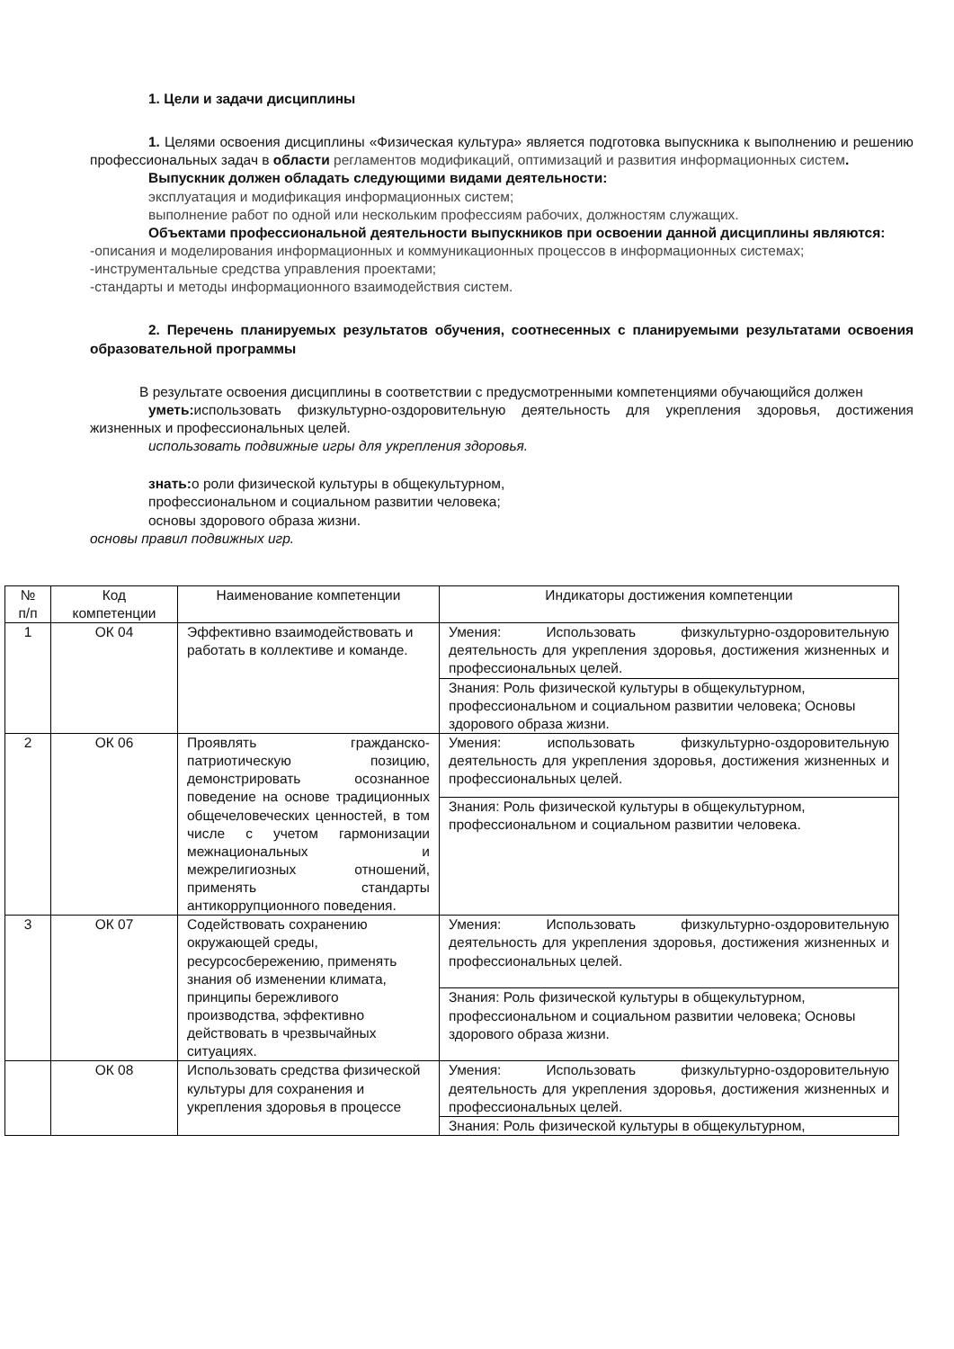1. Цели и задачи дисциплины
1. Целями освоения дисциплины «Физическая культура» является подготовка выпускника к выполнению и решению профессиональных задач в области регламентов модификаций, оптимизаций и развития информационных систем.
Выпускник должен обладать следующими видами деятельности:
эксплуатация и модификация информационных систем;
выполнение работ по одной или нескольким профессиям рабочих, должностям служащих.
Объектами профессиональной деятельности выпускников при освоении данной дисциплины являются:
-описания и моделирования информационных и коммуникационных процессов в информационных системах;
-инструментальные средства управления проектами;
-стандарты и методы информационного взаимодействия систем.
2. Перечень планируемых результатов обучения, соотнесенных с планируемыми результатами освоения образовательной программы
В результате освоения дисциплины в соответствии с предусмотренными компетенциями обучающийся должен
уметь: использовать физкультурно-оздоровительную деятельность для укрепления здоровья, достижения жизненных и профессиональных целей.
использовать подвижные игры для укрепления здоровья.
знать: о роли физической культуры в общекультурном,
профессиональном и социальном развитии человека;
основы здорового образа жизни.
основы правил подвижных игр.
| № п/п | Код компетенции | Наименование компетенции | Индикаторы достижения компетенции |
| 1 | ОК 04 | Эффективно взаимодействовать и работать в коллективе и команде. | Умения: Использовать физкультурно-оздоровительную деятельность для укрепления здоровья, достижения жизненных и профессиональных целей. |
| | | | Знания: Роль физической культуры в общекультурном, профессиональном и социальном развитии человека; Основы здорового образа жизни. |
| 2 | ОК 06 | Проявлять гражданско-патриотическую позицию, демонстрировать осознанное поведение на основе традиционных общечеловеческих ценностей, в том числе с учетом гармонизации межнациональных и межрелигиозных отношений, применять стандарты антикоррупционного поведения. | Умения: использовать физкультурно-оздоровительную деятельность для укрепления здоровья, достижения жизненных и профессиональных целей. |
| | | | Знания: Роль физической культуры в общекультурном, профессиональном и социальном развитии человека. |
| 3 | ОК 07 | Содействовать сохранению окружающей среды, ресурсосбережению, применять знания об изменении климата, принципы бережливого производства, эффективно действовать в чрезвычайных ситуациях. | Умения: Использовать физкультурно-оздоровительную деятельность для укрепления здоровья, достижения жизненных и профессиональных целей. |
| | | | Знания: Роль физической культуры в общекультурном, профессиональном и социальном развитии человека; Основы здорового образа жизни. |
| | ОК 08 | Использовать средства физической культуры для сохранения и укрепления здоровья в процессе | Умения: Использовать физкультурно-оздоровительную деятельность для укрепления здоровья, достижения жизненных и профессиональных целей. |
| | | | Знания: Роль физической культуры в общекультурном, |